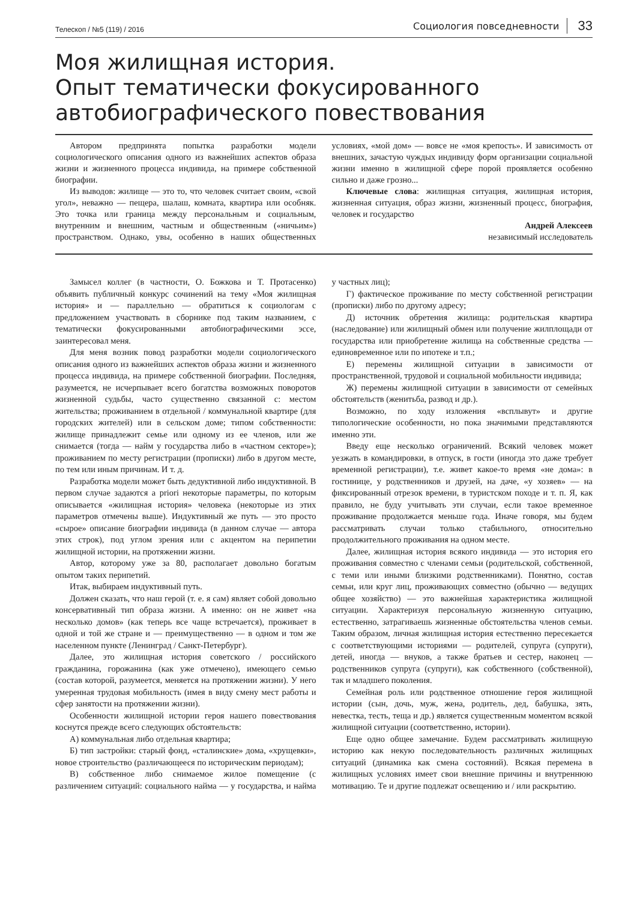Телескоп / №5 (119) / 2016
Социология повседневности 33
Моя жилищная история.
Опыт тематически фокусированного автобиографического повествования
Автором предпринята попытка разработки модели социологического описания одного из важнейших аспектов образа жизни и жизненного процесса индивида, на примере собственной биографии.
Из выводов: жилище — это то, что человек считает своим, «свой угол», неважно — пещера, шалаш, комната, квартира или особняк. Это точка или граница между персональным и социальным, внутренним и внешним, частным и общественным («ничьим») пространством. Однако, увы, особенно в наших общественных условиях, «мой дом» — вовсе не «моя крепость». И зависимость от внешних, зачастую чуждых индивиду форм организации социальной жизни именно в жилищной сфере порой проявляется особенно сильно и даже грозно...
Ключевые слова: жилищная ситуация, жилищная история, жизненная ситуация, образ жизни, жизненный процесс, биография, человек и государство
Андрей Алексеев
независимый исследователь
Замысел коллег (в частности, О. Божкова и Т. Протасенко) объявить публичный конкурс сочинений на тему «Моя жилищная история» и — параллельно — обратиться к социологам с предложением участвовать в сборнике под таким названием, с тематически фокусированными автобиографическими эссе, заинтересовал меня.
Для меня возник повод разработки модели социологического описания одного из важнейших аспектов образа жизни и жизненного процесса индивида, на примере собственной биографии. Последняя, разумеется, не исчерпывает всего богатства возможных поворотов жизненной судьбы, часто существенно связанной с: местом жительства; проживанием в отдельной / коммунальной квартире (для городских жителей) или в сельском доме; типом собственности: жилище принадлежит семье или одному из ее членов, или же снимается (тогда — найм у государства либо в «частном секторе»); проживанием по месту регистрации (прописки) либо в другом месте, по тем или иным причинам. И т. д.
Разработка модели может быть дедуктивной либо индуктивной. В первом случае задаются a priori некоторые параметры, по которым описывается «жилищная история» человека (некоторые из этих параметров отмечены выше). Индуктивный же путь — это просто «сырое» описание биографии индивида (в данном случае — автора этих строк), под углом зрения или с акцентом на перипетии жилищной истории, на протяжении жизни.
Автор, которому уже за 80, располагает довольно богатым опытом таких перипетий.
Итак, выбираем индуктивный путь.
Должен сказать, что наш герой (т. е. я сам) являет собой довольно консервативный тип образа жизни. А именно: он не живет «на несколько домов» (как теперь все чаще встречается), проживает в одной и той же стране и — преимущественно — в одном и том же населенном пункте (Ленинград / Санкт-Петербург).
Далее, это жилищная история советского / российского гражданина, горожанина (как уже отмечено), имеющего семью (состав которой, разумеется, меняется на протяжении жизни). У него умеренная трудовая мобильность (имея в виду смену мест работы и сфер занятости на протяжении жизни).
Особенности жилищной истории героя нашего повествования коснутся прежде всего следующих обстоятельств:
А) коммунальная либо отдельная квартира;
Б) тип застройки: старый фонд, «сталинские» дома, «хрущевки», новое строительство (различающееся по историческим периодам);
В) собственное либо снимаемое жилое помещение (с различением ситуаций: социального найма — у государства, и найма у частных лиц);
Г) фактическое проживание по месту собственной регистрации (прописки) либо по другому адресу;
Д) источник обретения жилища: родительская квартира (наследование) или жилищный обмен или получение жилплощади от государства или приобретение жилища на собственные средства — единовременное или по ипотеке и т.п.;
Е) перемены жилищной ситуации в зависимости от пространственной, трудовой и социальной мобильности индивида;
Ж) перемены жилищной ситуации в зависимости от семейных обстоятельств (женитьба, развод и др.).
Возможно, по ходу изложения «всплывут» и другие типологические особенности, но пока значимыми представляются именно эти.
Введу еще несколько ограничений. Всякий человек может уезжать в командировки, в отпуск, в гости (иногда это даже требует временной регистрации), т.е. живет какое-то время «не дома»: в гостинице, у родственников и друзей, на даче, «у хозяев» — на фиксированный отрезок времени, в туристском походе и т. п. Я, как правило, не буду учитывать эти случаи, если такое временное проживание продолжается меньше года. Иначе говоря, мы будем рассматривать случаи только стабильного, относительно продолжительного проживания на одном месте.
Далее, жилищная история всякого индивида — это история его проживания совместно с членами семьи (родительской, собственной, с теми или иными близкими родственниками). Понятно, состав семьи, или круг лиц, проживающих совместно (обычно — ведущих общее хозяйство) — это важнейшая характеристика жилищной ситуации. Характеризуя персональную жизненную ситуацию, естественно, затрагиваешь жизненные обстоятельства членов семьи. Таким образом, личная жилищная история естественно пересекается с соответствующими историями — родителей, супруга (супруги), детей, иногда — внуков, а также братьев и сестер, наконец — родственников супруга (супруги), как собственного (собственной), так и младшего поколения.
Семейная роль или родственное отношение героя жилищной истории (сын, дочь, муж, жена, родитель, дед, бабушка, зять, невестка, тесть, теща и др.) является существенным моментом всякой жилищной ситуации (соответственно, истории).
Еще одно общее замечание. Будем рассматривать жилищную историю как некую последовательность различных жилищных ситуаций (динамика как смена состояний). Всякая перемена в жилищных условиях имеет свои внешние причины и внутреннюю мотивацию. Те и другие подлежат освещению и / или раскрытию.